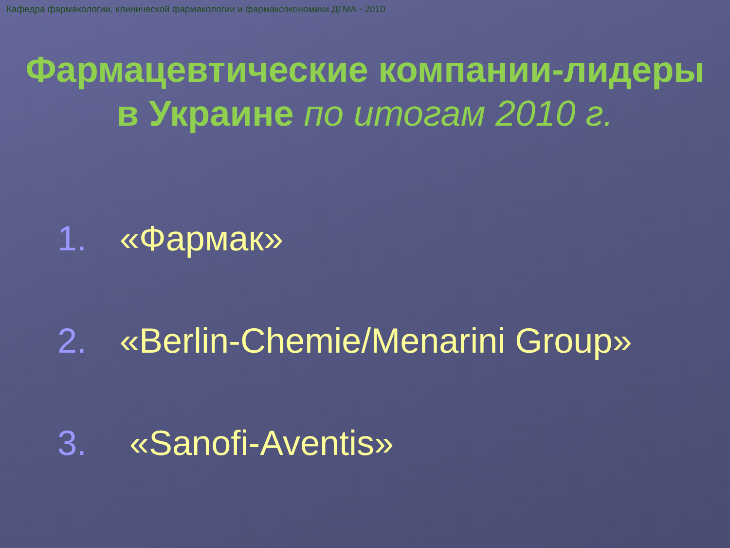Кафедра фармакологии, клинической фармакологии и фармакоэкономики ДГМА - 2010
Фармацевтические компании-лидеры в Украине по итогам 2010 г.
1. «Фармак»
2. «Berlin-Chemie/Menarini Group»
3. «Sanofi-Aventis»